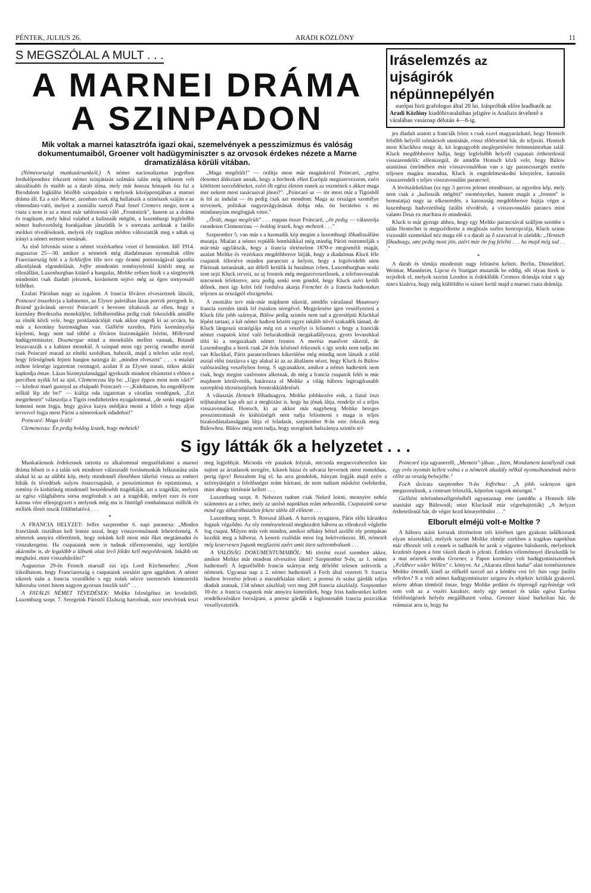PÉNTEK, JULIUS 26. ARADI KÖZLÖNY 11
S MEGSZÓLAL A MULT . . .
A MARNEI DRÁMA
A SZINPADON
Mik voltak a marnei katasztrófa igazi okai, szemelvények a pesszimizmus és valóság dokumentumaiból, Groener volt hadügyminiszter s az orvosok érdekes nézete a Marne dramatizálása körüli vitában.
(Németországi munkatársunktól.) A német nacionalizmus jegyében fordulóponthoz érkezett német szinjátszás számára talán még sohasem volt aktuálisabb és maibb az a darab téma, mely már hosszu hónapok óta fut a Birodalom legkülön bözőbb szinpadain s melynek középpontjában a marnei dráma áll. Ez a szó Marne, azonban csak alig hallatszik a szinészek száján s az elmondani-való, melyet a zseniális szerző Paul Josef Cremers megir, nem a csata s nem is az a most már sablonossá váló „Frontstück", hanem az a dráma és tragikum, mely hátul valahol a kulisszák mögött, a luxemburgi legfelsőbb német hadvezetőség barakjaiban játszódik le s sorozata azoknak a fatális moltkei tévedéseknek, melyek oly tragikus módon változtatták meg s adtak uj irányt a német nemzet sorsának.
Az első felvonás szine a német vezérkarhoz vezet el bennünket. Idő 1914. augusztus 25—30. amikor a németek még diadalmasan nyomultak előre Franciaország felé s a Schlieffen féle terv egy óramü pontosságával igazolta alkotójának elgondolását. Joffre mindenütt reménytelenül kisérli meg az ellenállást, Luxenburgban kitünő a hangulat, Moltke erősen bizik s a sürgönyök mindenütt csak diadalt jeleznek, korántsem sejtve még az égen tornyosuló felhőket.
Ezalatt Párisban nagy az izgalom. A francia főváros elveszettnek látszik, Poincaré összehivja a kabinettet, az Elysee palotában lázas percek peregnek le, Briand gyávának nevezi Poincarét s hevesen tiltakozik az ellen, hogy a kormány Bordeuxba meneküljön, felháborodása pedig csak fokozódik amidőn az elnök közli vele, hogy proklamációját csak akkor engedi ki az uccára, ha már a kormány biztonságban van. Galliéni ezredes, Páris kormányzója kijelenti, hogy nem tud többé a főváros biztonságáért felelni, Millerand hadügyminiszter, Doumergue mind a menekülés mellett vannak, Briandt leszavazzák s a kabinet menekül. A szinpad most egy percig csendbe merül csak Poincaré marad az elnöki szobában, habozik, majd a telefon után nyul, hogy feleségének fojtott hangon suttogja át: „minden elveszett" . . . s mialatt otthon felesége izgatottan csomagol, azalatt ő az Elysee iratait, titkos aktáit kapkodja össze. Lázas bizonytalansággal igyekszik mindent eltüntetni s ebben a percében nyilik fel az ajtó, Clemenceau lép be: „Ugye éppen most nem várt?" — kérdezi maró gunnyal az elsápadó Poincarét — „Kidobatom, ha engedélyem nélkül lép ide be!" — kiáltja oda izgatottan a váratlan vendégnek, „Ezt megtehetett" válaszolja a Tigris rendithetetlen nyugalommal, „de senki magáról lemosni nem fogja, hogy gyáva kutya módjára menti a bőrét s hogy aljas terveivel fogja most Párist a németeknek odadobni!"
Poincaré: Maga őrült!
Clemenceau: Én pedig boldog leszek, hogy mehetek!
„Maga megőrült!" — ordítja most már magánkivül Poincaré, „egész életemet áldoztam annak, hogy a bocheok ellen Európát megszervezzem, ezért kötöttem szerződéseket, ezért élt egész életem ennek az eszmének s akkor maga mer nekem most tanácsaival jönni?". „Poincaré ur — tör most már a Tigrisből is fel az indulat — én pedig csak azt mondom: Maga az országot személye terveinek, politikai nagyravágyásának dobja oda, ön becstelen s mi mindannyian megfogjuk vetni."
„Őrült, maga megőrült" . . . roppan össze Poincaré, „én pedig — válaszolja csendesen Clemenceau — boldog leszek, hogy mehetek . . ."
Szeptember 5. van már s a harmadik kép megint a luxemburgi főhadiszállást mutatja. Mialatt a német repülők bombáikkal még mindig Párist ostromolják s már-már ugylátszik, hogy a francia történelem 1870-e megismétli magát, azalatt Moltke és vezérkara megdöbbenve látják, hogy a diadalmas Kluck féle csapatok félretéve minden parancsot a helyett, hogy a legrövidebb uton Párisnak tartanának, azt délről kerülik ki hatalmas ivben. Luxemburgban senki sem sejti Kluck terveit, az uj frontok még megszervezetlenek, a telefonvonalak nincsenek lefektetve, arra pedig senki sem gondol, hogy Kluck azért kerüli délnek, mert igy kelet felé fordulva akarja Frenchet és a francia hadtesteket teljesen az országtól elszigetelni.
A zseniális terv már-már majdnem sikerül, amidőn váratlanul Maunoury francia ezredes tünik fel északon seregével. Megjelenése igen veszélyezteti a Kluck féle jobb szárnyat, Bülow pedig szintén nem tud a gyorsléptü Kluckkal lépést tartani, a két német hadtest között egyre inkább növő szakadék támad, de Kluck lángeszü stratégiája még ezt a veszélyt is felismeri s hogy a franciák német csapatok közé való befurakodását megakadályozza, gyors lovasokkal tölti ki a megszakadt német frontot. A merész manőver sikerül, de Luxemburgba a hirek csak 24 órás késéssel érkeznek s igy senki nem tudja mi van Kluckkal, Páris parancsellenes kikerülése még mindig nem látszik a zöld asztal előtt tisztázva s igy alakul ki az az általános nézet, hogy Kluck és Bülow valószinüleg veszélyben forog. S ugyanakkor, amikor a német hadtestek nem csak, hogy megint vasfrontot alkotnak, de még a francia csapatok felét is már majdnem körülvették, határozza el Moltke a világ háboru legtragikusabb szereplésü törzstisztjének frontrakküldetését.
A választás Hentsch főhadnagyra, Moltke jobbkezére esik, a fiatal tiszt teljhatalmat kap sőt azt a megbizást is, hogy ha jónak látja, rendelje el a teljes visszavonulást. Hentsch, ki az akkor már nagybeteg Moltke beteges pesszimizmusát és kishitüségét nem tudja felismerni s maga is teljes bizakodástalansággan látja el feladatát, szeptember 8-án este érkezik meg Bülowhoz. Bülow még nem tudja, hogy seregének balszárnya szintén tel-
Iráselemzés az
ujságirók népünnepélyén
európai hirü grafologus által 20 lei. Iráspróbák előre leadhatók az Aradi Közlöny kiadóhivatalaiban jeligére is Analizis átvehető a váralában vasárnap délután 4—8-ig.
jes diadalt aratott a franciák felett s csak ezzel magyarázható, hogy Hentsch felsőbb helyről tolmácsolt utasitását, rossz előérzettel bár, de teljesiti. Hentsch most Kluckhoz megy át, kit legnagyobb meglepetésére örömmámorban talál. Kluck megdöbbenve hallja, hogy legfelsőbb helyről csapatait érthetetlenül visszarendelik: ellenszegül, de amidőn Hentsch közli vele, hogy Bülow utasitásai értelmében már visszavonulóban van s igy parancsszegés esetén teljesen magára maradna, Kluck is engedelmeskedni kénytelen, katonáit visszarendeli s teljes visszavonulást parancsol.
A lövészárkokban (ez egy 3 perces jelenet mindössze, az egyetlen kép, mely nem csak a „kulisszák mögötti" eseményeket, hanem magát a „frontot" is bemutatja) nagy az elkeseredés, a katonaság megdöbbenve hajtja végre a luxemburgi hadvezetőség fatális tévedését, a visszavonulási parancs mint valami Deus ex machina ér mindenkit.
Kluck is már gyenge ahhoz, hogy egy Moltke parancsával szálljon szembe s talán Hentschet is megszéditette a megbizás széles koncepciója, Kluck szinte vizionáló szemekkel néz maga elé s a darab az ő szavaival is záródik: „Hentsch főhadnagy, ami pedig most jön, azért már ön fog felelni . . . ha majd még tud . . ."
*
A darab és témája mindenütt nagy feltünést keltett. Berlin, Düsseldorf, Weimar, Mannheim, Lipcse és Stuttgart mutatták be eddig, sőt olyan hirek is terjedtek el, melyek szerint London is érdeklődik Cremers drámája iránt s igy nincs kizárva, hogy még külföldön is szinre kerül majd a marnei csata drámája.
S igy látták ők a helyzetet . . .
Munkatársunk érdekesnek tartotta ez alkalommal megszólaltatni a marnei dráma hőseit is s a talán sok mindenre választadó forrásmunkák felkutatása után alakul ki az az alábbi kép, mely mindennél élesebben tükrözi vissza az emberi hibák és tévedések sulyos összecsapását, a pesszimizmus és optimizmus, a remény és kishitüség mindennél beszédesebb tragédiáját, azt a tragédiát, melyen az egész világháboru sorsa megfordult s azt a tragédiát, melyet ezer és ezer katona vére ellenjegyzett s melynek még ma is füstölgő romhalmazai milliók és milliók életét teszik földönfutóvá . . .
*
A FRANCIA HELYZET: Joffre szeptember 6. napi parancsa: „Minden franciának tisztában kell lennie azzal, hogy visszavonulnunk lehetetlenség. A németek annyira előretörtek, hogy nekünk kell most már őket megtámadni és visszakergetni. Ha csapataink nem is tudnak előrenyomulni, ugy kerüljön akármibe is, de legalább a lábunk alatt levő földet kell megvédenünk. Inkább ott meghalni, mint visszahátrálni!"
Augusztus 29-én Fronch marsall ezt irja Lord Kitchenerhez: „Nem titkolhatom, hogy Franciaország s csapataink sorsáért igen aggódom. A német sikerek után a francia vezetőkbe s egy reánk nézve szerencsés kimenetelü háboruba vetett hitem nagyon gyorsan foszlik szét" . . .
A FATÁLIS NÉMET TÉVEDÉSEK: Moltke feleségéhez irt leveleiből. Luxemburg szept. 7. Seregeink Páristól Elzászig harcolnak, ezer testvérünk teszi meg legjobbját. Micsoda vér patakok folytak, micsoda megnevezhetetlen kin sujtott az ártatlanok seregére, kiknek házai és udvarai hevernek most romokban, porig égve! Borzalom fog el, ha arra gondolok, hányan fogják majd ezért a szörnyüségért a felelősséget reám háritani, de nem tudtam másként cselekedni, mint ahogy történnie kellett . . .
Luxemburg szept. 8. Nehezen tudom csak Neked leirni, mennyire nehéz számomra az a teher, mely az utolsó napokban reám nehezedik. Csapataink sorsa mind egy áthatolhatatlan fekete tábla áll előttem . . .
Luxemburg szept. 9. Rosszul állunk. A harcok nyugaton, Páris előtt kárunkra fognak végződni. Az oly reménytelenül megkezdett háboru az ellenkező végletbe fog csapni. Milyen más volt minden, amikor néhány héttel azelőtt oly pompásan kezdük meg a háborut. A keserü csalódás most fog bekövetkezni. Mi, németek még keservesen fogunk megfizetni azért amit itten szétromboltunk . . .
A VALÓSÁG DOKUMENTUMAIBÓL: Mi történt ezzel szemben akkor, amikor Moltke már mindent elveszitve látott? Szeptember 9-én, az 1. német hadtestnél: A legszélsőbb francia szárnyat még délelőtt telesen szétverik a németek. Ugyanaz nap a 2. német hadtestnél a Foch által vezetett 9. francia hadtest leverése jelenti a maradéktalan sikert; a porosz és szász gárdák teljes diadalt aratnak, 134 német zászlóalj vert meg 268 francia zászlóaljt. Szeptember 10-én: a francia csapatok már annyira kimerültek, hogy friss hadtesteket kellett rendelkezésükre bocsájtani, a porosz gárdák a legfontosabb francia poziciókat veszélyeztették.
Poincaré irja ugyanerről, „Memoir"-jában: „Itten, Mondament kastélynál csak egy erős nyomás kellett volna s a németek akadály nélkül nyomulhatnának máris előre az ország belsejébe."
Foch távirata szeptember 9-én Joffrehoz: „A jobb szárnyon igen megszorultunk, a centrum feloszlik, képtelen vagyok mozogni."
Galliéni telefonbeszélgetéséből ugyanaznap este (amidőn a Hentsch féle utasitást ugy Bülownál; mint Klucknál már végrehajtották) „A helyzet érthetetlenül bár, de végre kezd könnyebbülni . . ."
Elborult elméjü volt-e Moltke ?
A háboru utáni korszak történelem irói körében igen gyakran találkozunk olyan nézetekkel, melyek szerint Moltke elméje ezekben a tragikus napokban már elborult volt s ennek is tudhatók be azok a végzetes balsikerek, melyeknek kezdetét éppen a fent vázolt darab is jelenti. Érdekes véleménnyel illeszkedik be a mai nézetek sorába Groener, a Papen kormány volt hadügyminiszterének „Feldherr wider Willen" c. könyve. Az „Akarata elleni hadur" alatt természetesen Moltke értendő, kinél az előkelő szerző azt a kérdést veti fel: bün vagy fatális véletlen? S a volt német hadügyminiszter szigoru és objektiv kritikát gyakorol, nézete abban tömörül össze, hogy Moltke pedáns és töprengő egyénisége volt sem volt az a vezéri karakter, mely egy nemzet és talán egész Európa felelősségének helyén megállhatott volna. Groener kissé burkoltan bár, de reámutat arra is, hogy ha